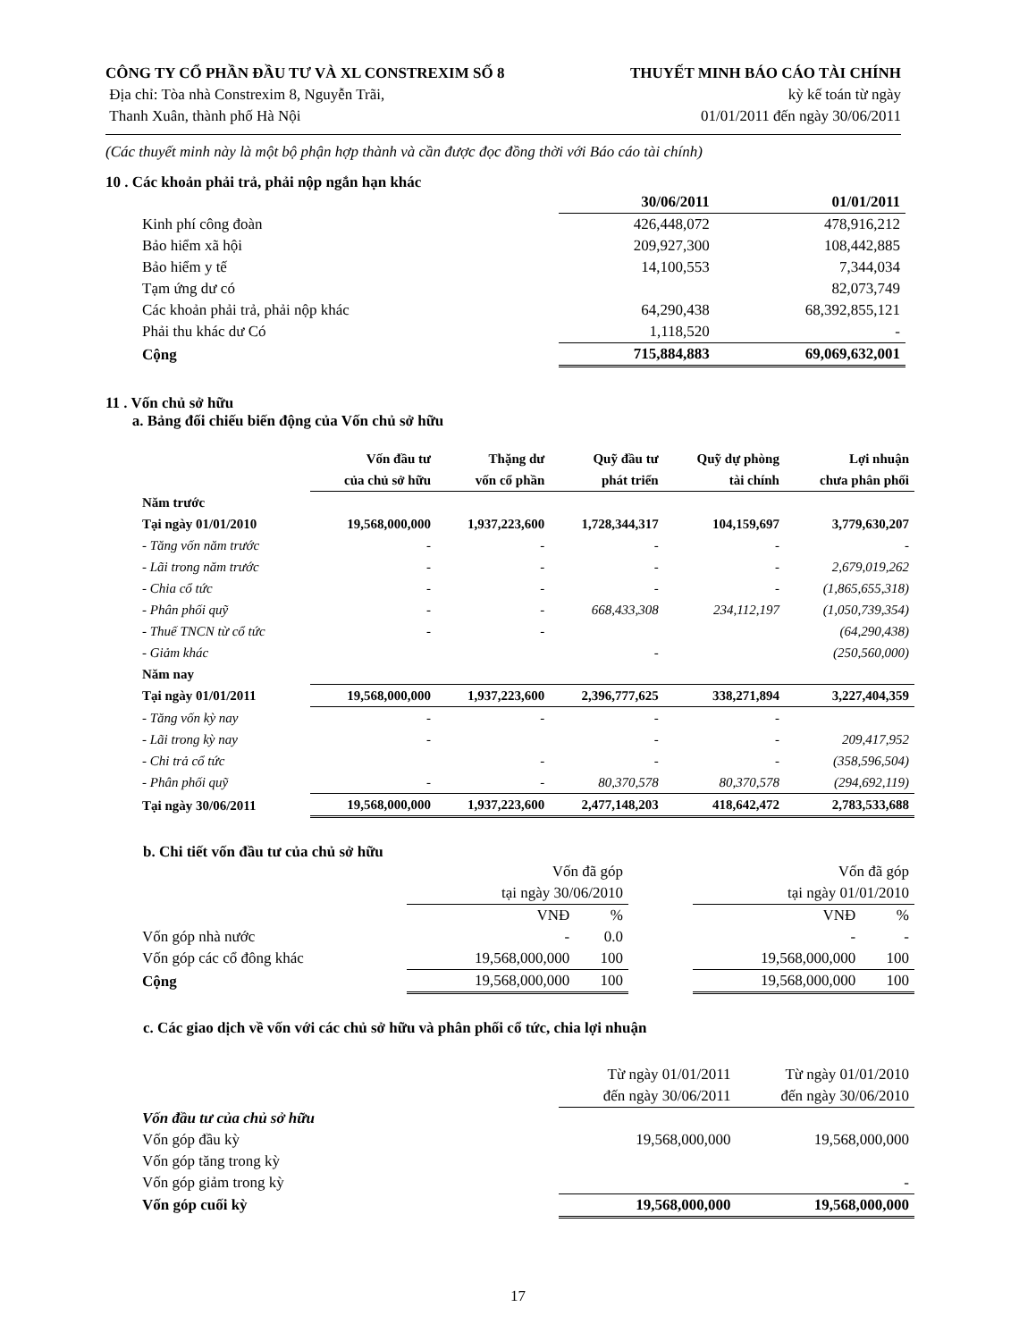CÔNG TY CỔ PHẦN ĐẦU TƯ VÀ XL CONSTREXIM SỐ 8
Địa chỉ: Tòa nhà Constrexim 8, Nguyễn Trãi,
Thanh Xuân, thành phố Hà Nội
THUYẾT MINH BÁO CÁO TÀI CHÍNH
kỳ kế toán từ ngày
01/01/2011 đến ngày 30/06/2011
(Các thuyết minh này là một bộ phận hợp thành và cần được đọc đồng thời với Báo cáo tài chính)
10 . Các khoản phải trả, phải nộp ngắn hạn khác
| | 30/06/2011 | 01/01/2011 |
| --- | --- | --- |
| Kinh phí công đoàn | 426,448,072 | 478,916,212 |
| Bảo hiểm xã hội | 209,927,300 | 108,442,885 |
| Bảo hiểm y tế | 14,100,553 | 7,344,034 |
| Tạm ứng dư có | | 82,073,749 |
| Các khoản phải trả, phải nộp khác | 64,290,438 | 68,392,855,121 |
| Phải thu khác dư Có | 1,118,520 | - |
| Cộng | 715,884,883 | 69,069,632,001 |
11 . Vốn chủ sở hữu
a. Bảng đối chiếu biến động của Vốn chủ sở hữu
| | Vốn đầu tư của chủ sở hữu | Thặng dư vốn cổ phần | Quỹ đầu tư phát triển | Quỹ dự phòng tài chính | Lợi nhuận chưa phân phối |
| --- | --- | --- | --- | --- | --- |
| Năm trước | | | | | |
| Tại ngày 01/01/2010 | 19,568,000,000 | 1,937,223,600 | 1,728,344,317 | 104,159,697 | 3,779,630,207 |
| - Tăng vốn năm trước | - | - | - | - | - |
| - Lãi trong năm trước | - | - | - | - | 2,679,019,262 |
| - Chia cổ tức | - | - | - | - | (1,865,655,318) |
| - Phân phối quỹ | - | - | 668,433,308 | 234,112,197 | (1,050,739,354) |
| - Thuế TNCN từ cổ tức | - | - | | | (64,290,438) |
| - Giảm khác | | | - | | (250,560,000) |
| Năm nay | | | | | |
| Tại ngày 01/01/2011 | 19,568,000,000 | 1,937,223,600 | 2,396,777,625 | 338,271,894 | 3,227,404,359 |
| - Tăng vốn kỳ nay | - | - | - | - | |
| - Lãi trong kỳ nay | - | | - | - | 209,417,952 |
| - Chi trả cổ tức | | - | - | - | (358,596,504) |
| - Phân phối quỹ | - | - | 80,370,578 | 80,370,578 | (294,692,119) |
| Tại ngày 30/06/2011 | 19,568,000,000 | 1,937,223,600 | 2,477,148,203 | 418,642,472 | 2,783,533,688 |
b. Chi tiết vốn đầu tư của chủ sở hữu
| | Vốn đã góp tại ngày 30/06/2010 | | | Vốn đã góp tại ngày 01/01/2010 | |
| | VNĐ | % | | VNĐ | % |
| Vốn góp nhà nước | - | 0.0 | | - | - |
| Vốn góp các cổ đông khác | 19,568,000,000 | 100 | | 19,568,000,000 | 100 |
| Cộng | 19,568,000,000 | 100 | | 19,568,000,000 | 100 |
c. Các giao dịch về vốn với các chủ sở hữu và phân phối cổ tức, chia lợi nhuận
| | Từ ngày 01/01/2011 đến ngày 30/06/2011 | Từ ngày 01/01/2010 đến ngày 30/06/2010 |
| Vốn đầu tư của chủ sở hữu | | |
| Vốn góp đầu kỳ | 19,568,000,000 | 19,568,000,000 |
| Vốn góp tăng trong kỳ | | |
| Vốn góp giảm trong kỳ | | - |
| Vốn góp cuối kỳ | 19,568,000,000 | 19,568,000,000 |
17